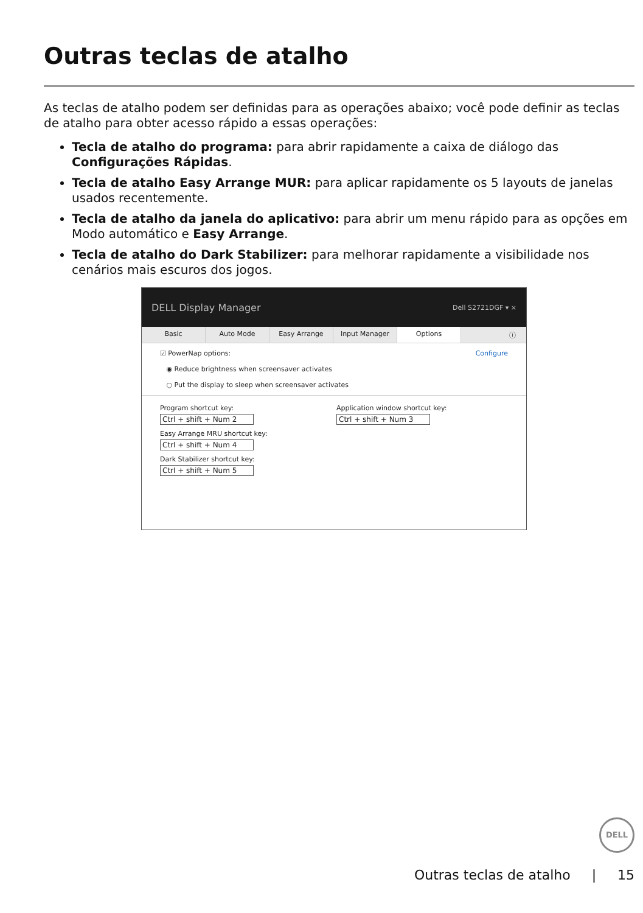Outras teclas de atalho
As teclas de atalho podem ser definidas para as operações abaixo; você pode definir as teclas de atalho para obter acesso rápido a essas operações:
Tecla de atalho do programa: para abrir rapidamente a caixa de diálogo das Configurações Rápidas.
Tecla de atalho Easy Arrange MUR: para aplicar rapidamente os 5 layouts de janelas usados recentemente.
Tecla de atalho da janela do aplicativo: para abrir um menu rápido para as opções em Modo automático e Easy Arrange.
Tecla de atalho do Dark Stabilizer: para melhorar rapidamente a visibilidade nos cenários mais escuros dos jogos.
DELL Display Manager Dell S2721DGF ▾ ×
Basic Auto Mode Easy Arrange Input Manager Options ⓘ
☑ PowerNap options: Configure
◉ Reduce brightness when screensaver activates
○ Put the display to sleep when screensaver activates
Program shortcut key:
Ctrl + shift + Num 2
Easy Arrange MRU shortcut key:
Ctrl + shift + Num 4
Dark Stabilizer shortcut key:
Ctrl + shift + Num 5
Application window shortcut key:
Ctrl + shift + Num 3
DELL
Outras teclas de atalho | 15